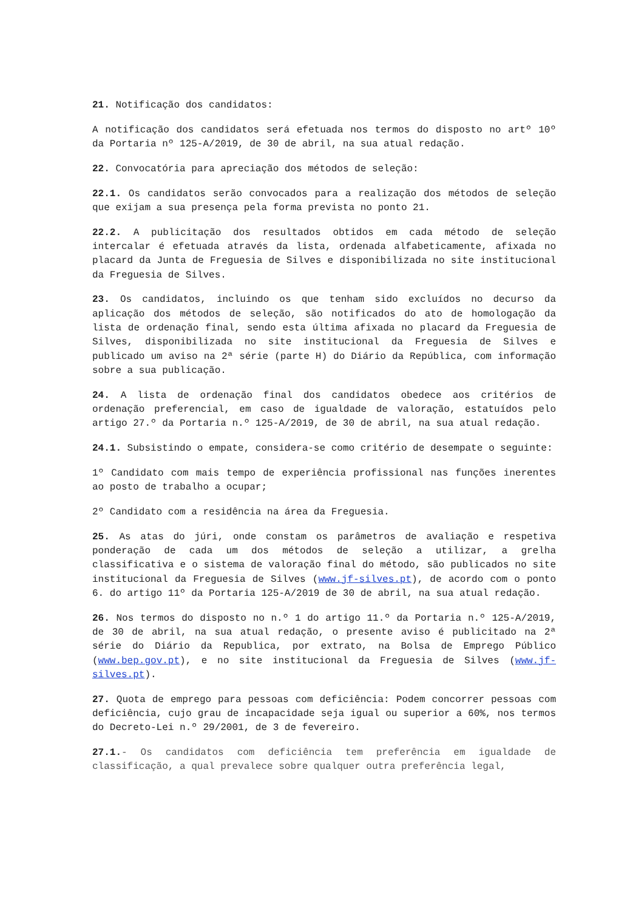21. Notificação dos candidatos:
A notificação dos candidatos será efetuada nos termos do disposto no artº 10º da Portaria nº 125-A/2019, de 30 de abril, na sua atual redação.
22. Convocatória para apreciação dos métodos de seleção:
22.1. Os candidatos serão convocados para a realização dos métodos de seleção que exijam a sua presença pela forma prevista no ponto 21.
22.2. A publicitação dos resultados obtidos em cada método de seleção intercalar é efetuada através da lista, ordenada alfabeticamente, afixada no placard da Junta de Freguesia de Silves e disponibilizada no site institucional da Freguesia de Silves.
23. Os candidatos, incluindo os que tenham sido excluídos no decurso da aplicação dos métodos de seleção, são notificados do ato de homologação da lista de ordenação final, sendo esta última afixada no placard da Freguesia de Silves, disponibilizada no site institucional da Freguesia de Silves e publicado um aviso na 2ª série (parte H) do Diário da República, com informação sobre a sua publicação.
24. A lista de ordenação final dos candidatos obedece aos critérios de ordenação preferencial, em caso de igualdade de valoração, estatuídos pelo artigo 27.º da Portaria n.º 125-A/2019, de 30 de abril, na sua atual redação.
24.1. Subsistindo o empate, considera-se como critério de desempate o seguinte:
1º Candidato com mais tempo de experiência profissional nas funções inerentes ao posto de trabalho a ocupar;
2º Candidato com a residência na área da Freguesia.
25. As atas do júri, onde constam os parâmetros de avaliação e respetiva ponderação de cada um dos métodos de seleção a utilizar, a grelha classificativa e o sistema de valoração final do método, são publicados no site institucional da Freguesia de Silves (www.jf-silves.pt), de acordo com o ponto 6. do artigo 11º da Portaria 125-A/2019 de 30 de abril, na sua atual redação.
26. Nos termos do disposto no n.º 1 do artigo 11.º da Portaria n.º 125-A/2019, de 30 de abril, na sua atual redação, o presente aviso é publicitado na 2ª série do Diário da Republica, por extrato, na Bolsa de Emprego Público (www.bep.gov.pt), e no site institucional da Freguesia de Silves (www.jf-silves.pt).
27. Quota de emprego para pessoas com deficiência: Podem concorrer pessoas com deficiência, cujo grau de incapacidade seja igual ou superior a 60%, nos termos do Decreto-Lei n.º 29/2001, de 3 de fevereiro.
27.1.- Os candidatos com deficiência tem preferência em igualdade de classificação, a qual prevalece sobre qualquer outra preferência legal,